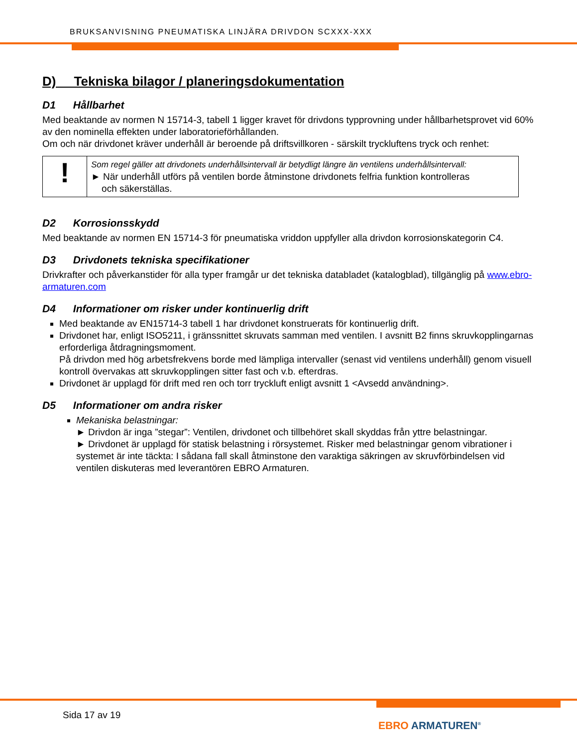BRUKSANVISNING PNEUMATISKA LINJÄRA DRIVDON SCXXX-XXX
D) Tekniska bilagor / planeringsdokumentation
D1 Hållbarhet
Med beaktande av normen N 15714-3, tabell 1 ligger kravet för drivdons typprovning under hållbarhetsprovet vid 60% av den nominella effekten under laboratorieförhållanden.
Om och när drivdonet kräver underhåll är beroende på driftsvillkoren - särskilt tryckluftens tryck och renhet:
!
Som regel gäller att drivdonets underhållsintervall är betydligt längre än ventilens underhållsintervall:
► När underhåll utförs på ventilen borde åtminstone drivdonets felfria funktion kontrolleras
och säkerställas.
D2 Korrosionsskydd
Med beaktande av normen EN 15714-3 för pneumatiska vriddon uppfyller alla drivdon korrosionskategorin C4.
D3 Drivdonets tekniska specifikationer
Drivkrafter och påverkanstider för alla typer framgår ur det tekniska databladet (katalogblad), tillgänglig på www.ebro-armaturen.com
D4 Informationer om risker under kontinuerlig drift
Med beaktande av EN15714-3 tabell 1 har drivdonet konstruerats för kontinuerlig drift.
Drivdonet har, enligt ISO5211, i gränssnittet skruvats samman med ventilen. I avsnitt B2 finns skruvkopplingarnas erforderliga åtdragningsmoment.
På drivdon med hög arbetsfrekvens borde med lämpliga intervaller (senast vid ventilens underhåll) genom visuell kontroll övervakas att skruvkopplingen sitter fast och v.b. efterdras.
Drivdonet är upplagd för drift med ren och torr tryckluft enligt avsnitt 1 <Avsedd användning>.
D5 Informationer om andra risker
Mekaniska belastningar:
► Drivdon är inga ”stegar”: Ventilen, drivdonet och tillbehöret skall skyddas från yttre belastningar.
► Drivdonet är upplagd för statisk belastning i rörsystemet. Risker med belastningar genom vibrationer i systemet är inte täckta: I sådana fall skall åtminstone den varaktiga säkringen av skruvförbindelsen vid ventilen diskuteras med leverantören EBRO Armaturen.
Sida 17 av 19
EBRO ARMATUREN<sup>®</sup>